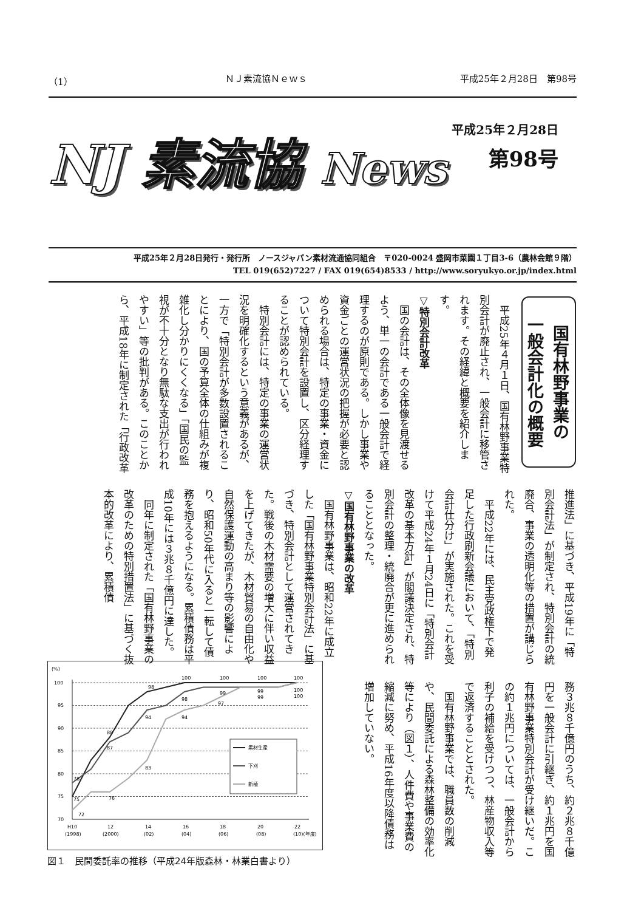（1） ＮＪ素流協Ｎｅｗｓ 平成25年２月28日　第98号
NJ 素流協 News
平成25年２月28日
第98号
平成25年２月28日発行・発行所　ノースジャパン素材流通協同組合　〒020-0024 盛岡市菜園１丁目3-6（農林会館９階）
TEL 019(652)7227 / FAX 019(654)8533 / http://www.soryukyo.or.jp/index.html
国有林野事業の
一般会計化の概要
平成25年４月１日、国有林野事業特別会計が廃止され、一般会計に移管されます。その経緯と概要を紹介します。
▽特別会計改革
国の会計は、その全体像を見渡せるよう、単一の会計である一般会計で経理するのが原則である。しかし事業や資金ごとの運営状況の把握が必要と認められる場合は、特定の事業・資金について特別会計を設置し、区分経理することが認められている。
特別会計には、特定の事業の運営状況を明確化するという意義があるが、一方で「特別会計が多数設置されることにより、国の予算全体の仕組みが複雑化し分かりにくくなる」「国民の監視が不十分となり無駄な支出が行われやすい」等の批判がある。このことから、平成18年に制定された「行政改革
推進法」に基づき、平成19年に「特別会計法」が制定され、特別会計の統廃合、事業の透明化等の措置が講じられた。
平成22年には、民主党政権下で発足した行政刷新会議において、「特別会計仕分け」が実施された。これを受けて平成24年１月24日に「特別会計改革の基本方針」が閣議決定され、特別会計の整理・統廃合が更に進められることとなった。
▽国有林野事業の改革
国有林野事業は、昭和22年に成立した「国有林野事業特別会計法」に基づき、特別会計として運営されてきた。戦後の木材需要の増大に伴い収益を上げてきたが、木材貿易の自由化や自然保護運動の高まり等の影響により、昭和50年代に入ると一転して債務を抱えるようになる。累積債務は平成10年には３兆８千億円に達した。
同年に制定された「国有林野事業の改革のための特別措置法」に基づく抜本的改革により、累積債
務３兆８千億円のうち、約２兆８千億円を一般会計に引継ぎ、約１兆円を国有林野事業特別会計が受け継いだ。この約１兆円については、一般会計から利子の補給を受けつつ、林産物収入等で返済することとされた。
国有林野事業では、職員数の削減や、民間委託による森林整備の効率化等により（図１）、人件費や事業費の縮減に努め、平成16年度以降債務は増加していない。
(%)
100
95
90
85
80
75
70
98
100
100
100
100
88
87
94
98
94
99
97
99
99
100
100
78
75
72
76
83
素材生産
下刈
新植
H10
(1998)
12
(2000)
14
(02)
16
(04)
18
(06)
20
(08)
22
(10)(年度)
図１　民間委託率の推移（平成24年版森林・林業白書より）